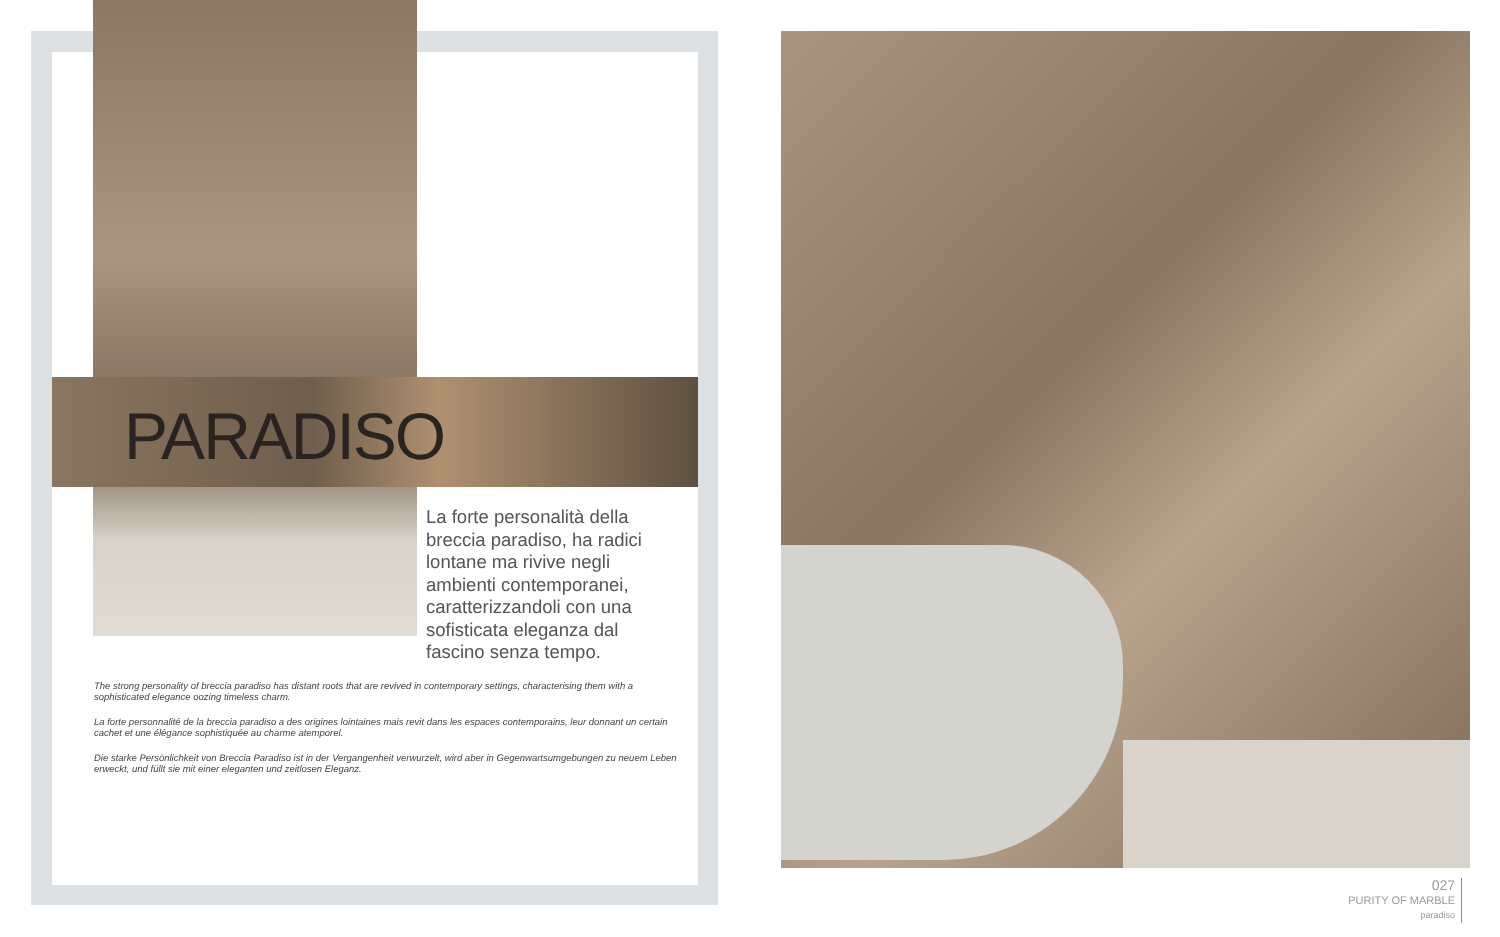PARADISO
La forte personalità della breccia paradiso, ha radici lontane ma rivive negli ambienti contemporanei, caratterizzandoli con una sofisticata eleganza dal fascino senza tempo.
The strong personality of breccia paradiso has distant roots that are revived in contemporary settings, characterising them with a sophisticated elegance oozing timeless charm.
La forte personnalité de la breccia paradiso a des origines lointaines mais revit dans les espaces contemporains, leur donnant un certain cachet et une élégance sophistiquée au charme atemporel.
Die starke Persönlichkeit von Breccia Paradiso ist in der Vergangenheit verwurzelt, wird aber in Gegenwartsumgebungen zu neuem Leben erweckt, und füllt sie mit einer eleganten und zeitlosen Eleganz.
027
PURITY OF MARBLE
paradiso